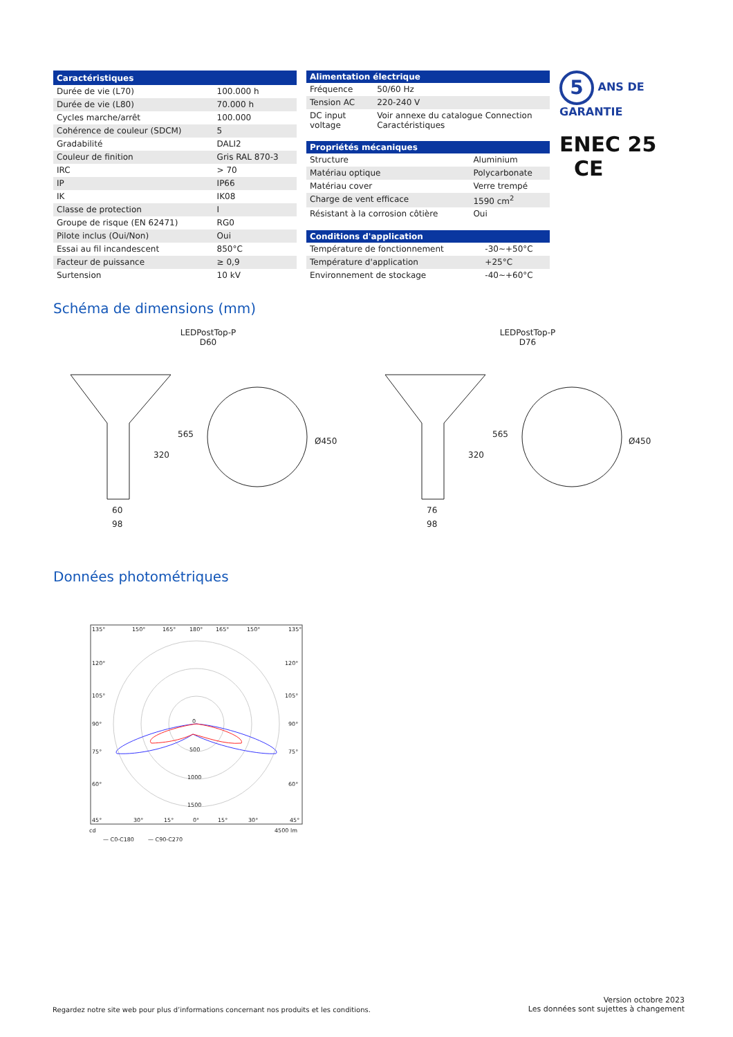| Caractéristiques | |
| --- | --- |
| Durée de vie (L70) | 100.000 h |
| Durée de vie (L80) | 70.000 h |
| Cycles marche/arrêt | 100.000 |
| Cohérence de couleur (SDCM) | 5 |
| Gradabilité | DALI2 |
| Couleur de finition | Gris RAL 870-3 |
| IRC | > 70 |
| IP | IP66 |
| IK | IK08 |
| Classe de protection | I |
| Groupe de risque (EN 62471) | RG0 |
| Pilote inclus (Oui/Non) | Oui |
| Essai au fil incandescent | 850°C |
| Facteur de puissance | ≥ 0,9 |
| Surtension | 10 kV |
| Alimentation électrique | |
| --- | --- |
| Fréquence | 50/60 Hz |
| Tension AC | 220-240 V |
| DC input voltage | Voir annexe du catalogue Connection Caractéristiques |
| Propriétés mécaniques | |
| --- | --- |
| Structure | Aluminium |
| Matériau optique | Polycarbonate |
| Matériau cover | Verre trempé |
| Charge de vent efficace | 1590 cm<sup>2</sup> |
| Résistant à la corrosion côtière | Oui |
| Conditions d'application | |
| --- | --- |
| Température de fonctionnement | -30~+50°C |
| Température d'application | +25°C |
| Environnement de stockage | -40~+60°C |
5 ANS DE GARANTIE
ENEC 25 CE
Schéma de dimensions (mm)
LEDPostTop-P
D60
LEDPostTop-P
D76
565
320
Ø450
60
98
565
320
Ø450
76
98
Données photométriques
135°
150°
165°
180°
165°
150°
135°
120°
120°
105°
105°
90°
90°
75°
75°
60°
60°
0
500
1000
1500
45°
30°
15°
0°
15°
30°
45°
cd
4500 lm
— C0-C180
— C90-C270
Regardez notre site web pour plus d’informations concernant nos produits et les conditions.
Version octobre 2023
Les données sont sujettes à changement